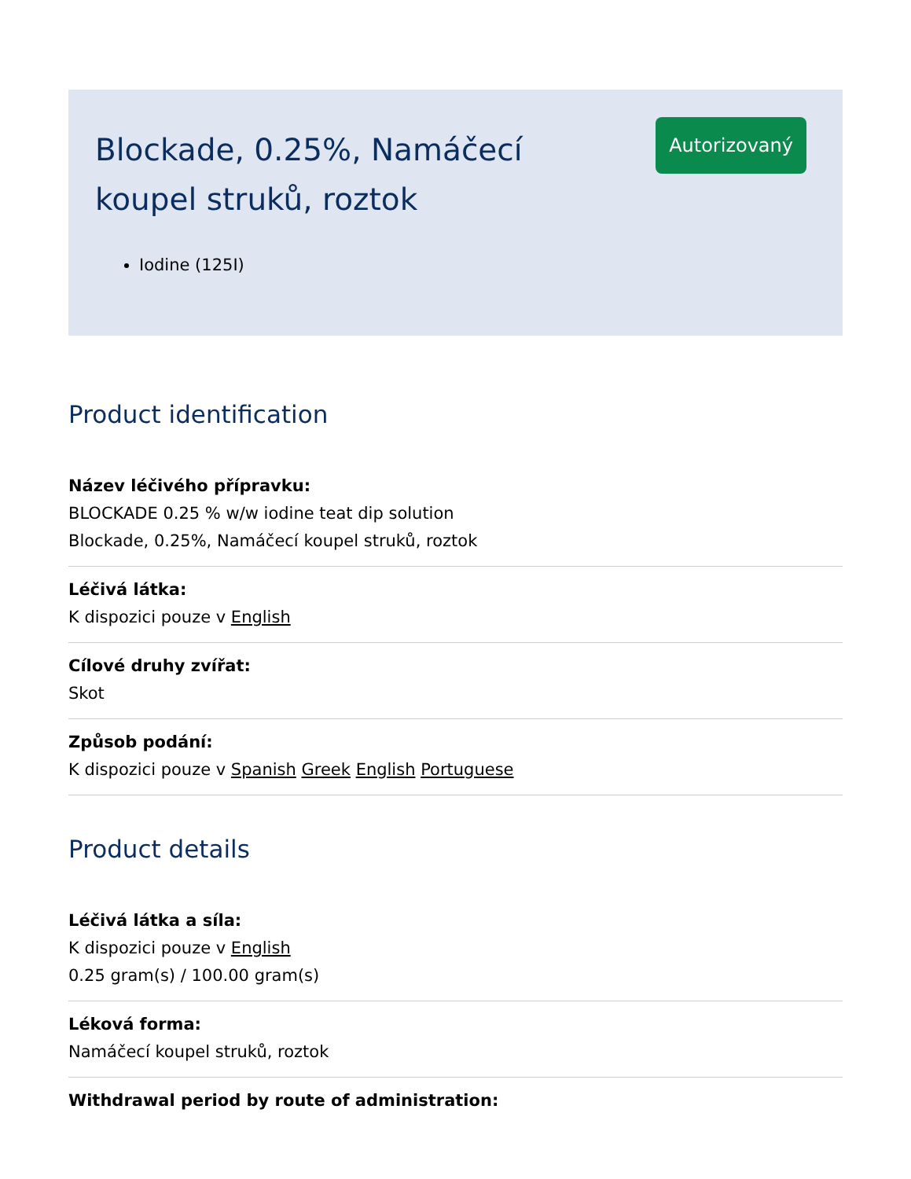Blockade, 0.25%, Namáčecí koupel struků, roztok
Autorizovaný
Iodine (125I)
Product identification
Název léčivého přípravku:
BLOCKADE 0.25 % w/w iodine teat dip solution
Blockade, 0.25%, Namáčecí koupel struků, roztok
Léčivá látka:
K dispozici pouze v English
Cílové druhy zvířat:
Skot
Způsob podání:
K dispozici pouze v Spanish Greek English Portuguese
Product details
Léčivá látka a síla:
K dispozici pouze v English
0.25 gram(s) / 100.00 gram(s)
Léková forma:
Namáčecí koupel struků, roztok
Withdrawal period by route of administration: